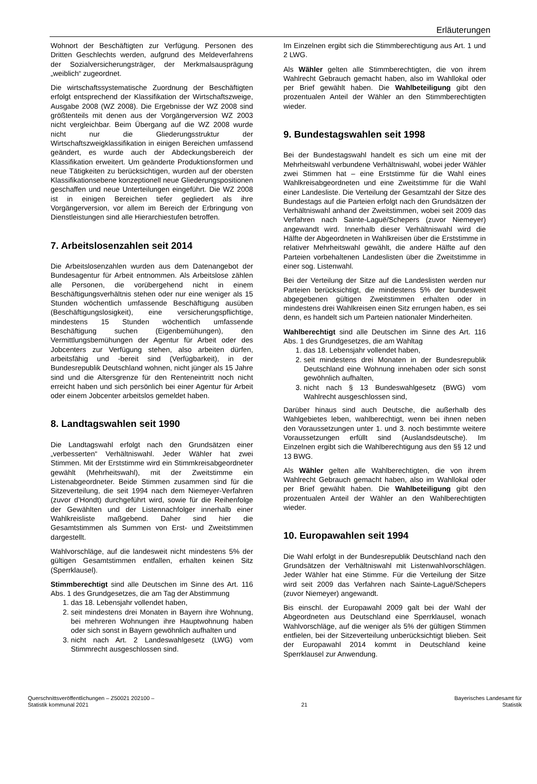Erläuterungen
Wohnort der Beschäftigten zur Verfügung. Personen des Dritten Geschlechts werden, aufgrund des Meldeverfahrens der Sozialversicherungsträger, der Merkmalsausprägung „weiblich“ zugeordnet.
Die wirtschaftssystematische Zuordnung der Beschäftigten erfolgt entsprechend der Klassifikation der Wirtschaftszweige, Ausgabe 2008 (WZ 2008). Die Ergebnisse der WZ 2008 sind größtenteils mit denen aus der Vorgängerversion WZ 2003 nicht vergleichbar. Beim Übergang auf die WZ 2008 wurde nicht nur die Gliederungsstruktur der Wirtschaftszweigklassifikation in einigen Bereichen umfassend geändert, es wurde auch der Abdeckungsbereich der Klassifikation erweitert. Um geänderte Produktionsformen und neue Tätigkeiten zu berücksichtigen, wurden auf der obersten Klassifikationsebene konzeptionell neue Gliederungspositionen geschaffen und neue Unterteilungen eingeführt. Die WZ 2008 ist in einigen Bereichen tiefer gegliedert als ihre Vorgängerversion, vor allem im Bereich der Erbringung von Dienstleistungen sind alle Hierarchiestufen betroffen.
7. Arbeitslosenzahlen seit 2014
Die Arbeitslosenzahlen wurden aus dem Datenangebot der Bundesagentur für Arbeit entnommen. Als Arbeitslose zählen alle Personen, die vorübergehend nicht in einem Beschäftigungsverhältnis stehen oder nur eine weniger als 15 Stunden wöchentlich umfassende Beschäftigung ausüben (Beschäftigungslosigkeit), eine versicherungspflichtige, mindestens 15 Stunden wöchentlich umfassende Beschäftigung suchen (Eigenbemühungen), den Vermittlungsbemühungen der Agentur für Arbeit oder des Jobcenters zur Verfügung stehen, also arbeiten dürfen, arbeitsfähig und -bereit sind (Verfügbarkeit), in der Bundesrepublik Deutschland wohnen, nicht jünger als 15 Jahre sind und die Altersgrenze für den Renteneintritt noch nicht erreicht haben und sich persönlich bei einer Agentur für Arbeit oder einem Jobcenter arbeitslos gemeldet haben.
8. Landtagswahlen seit 1990
Die Landtagswahl erfolgt nach den Grundsätzen einer „verbesserten“ Verhältniswahl. Jeder Wähler hat zwei Stimmen. Mit der Erststimme wird ein Stimmkreisabgeordneter gewählt (Mehrheitswahl), mit der Zweitstimme ein Listenabgeordneter. Beide Stimmen zusammen sind für die Sitzeverteilung, die seit 1994 nach dem Niemeyer-Verfahren (zuvor d’Hondt) durchgeführt wird, sowie für die Reihenfolge der Gewählten und der Listennachfolger innerhalb einer Wahlkreisliste maßgebend. Daher sind hier die Gesamtstimmen als Summen von Erst- und Zweitstimmen dargestellt.
Wahlvorschläge, auf die landesweit nicht mindestens 5% der gültigen Gesamtstimmen entfallen, erhalten keinen Sitz (Sperrklausel).
Stimmberechtigt sind alle Deutschen im Sinne des Art. 116 Abs. 1 des Grundgesetzes, die am Tag der Abstimmung
1. das 18. Lebensjahr vollendet haben,
2. seit mindestens drei Monaten in Bayern ihre Wohnung, bei mehreren Wohnungen ihre Hauptwohnung haben oder sich sonst in Bayern gewöhnlich aufhalten und
3. nicht nach Art. 2 Landeswahlgesetz (LWG) vom Stimmrecht ausgeschlossen sind.
Im Einzelnen ergibt sich die Stimmberechtigung aus Art. 1 und 2 LWG.
Als Wähler gelten alle Stimmberechtigten, die von ihrem Wahlrecht Gebrauch gemacht haben, also im Wahllokal oder per Brief gewählt haben. Die Wahlbeteiligung gibt den prozentualen Anteil der Wähler an den Stimmberechtigten wieder.
9. Bundestagswahlen seit 1998
Bei der Bundestagswahl handelt es sich um eine mit der Mehrheitswahl verbundene Verhältniswahl, wobei jeder Wähler zwei Stimmen hat – eine Erststimme für die Wahl eines Wahlkreisabgeordneten und eine Zweitstimme für die Wahl einer Landesliste. Die Verteilung der Gesamtzahl der Sitze des Bundestags auf die Parteien erfolgt nach den Grundsätzen der Verhältniswahl anhand der Zweitstimmen, wobei seit 2009 das Verfahren nach Sainte-Laguë/Schepers (zuvor Niemeyer) angewandt wird. Innerhalb dieser Verhältniswahl wird die Hälfte der Abgeordneten in Wahlkreisen über die Erststimme in relativer Mehrheitswahl gewählt, die andere Hälfte auf den Parteien vorbehaltenen Landeslisten über die Zweitstimme in einer sog. Listenwahl.
Bei der Verteilung der Sitze auf die Landeslisten werden nur Parteien berücksichtigt, die mindestens 5% der bundesweit abgegebenen gültigen Zweitstimmen erhalten oder in mindestens drei Wahlkreisen einen Sitz errungen haben, es sei denn, es handelt sich um Parteien nationaler Minderheiten.
Wahlberechtigt sind alle Deutschen im Sinne des Art. 116 Abs. 1 des Grundgesetzes, die am Wahltag
1. das 18. Lebensjahr vollendet haben,
2. seit mindestens drei Monaten in der Bundesrepublik Deutschland eine Wohnung innehaben oder sich sonst gewöhnlich aufhalten,
3. nicht nach § 13 Bundeswahlgesetz (BWG) vom Wahlrecht ausgeschlossen sind,
Darüber hinaus sind auch Deutsche, die außerhalb des Wahlgebietes leben, wahlberechtigt, wenn bei ihnen neben den Voraussetzungen unter 1. und 3. noch bestimmte weitere Voraussetzungen erfüllt sind (Auslandsdeutsche). Im Einzelnen ergibt sich die Wahlberechtigung aus den §§ 12 und 13 BWG.
Als Wähler gelten alle Wahlberechtigten, die von ihrem Wahlrecht Gebrauch gemacht haben, also im Wahllokal oder per Brief gewählt haben. Die Wahlbeteiligung gibt den prozentualen Anteil der Wähler an den Wahlberechtigten wieder.
10. Europawahlen seit 1994
Die Wahl erfolgt in der Bundesrepublik Deutschland nach den Grundsätzen der Verhältniswahl mit Listenwahlvorschlägen. Jeder Wähler hat eine Stimme. Für die Verteilung der Sitze wird seit 2009 das Verfahren nach Sainte-Laguë/Schepers (zuvor Niemeyer) angewandt.
Bis einschl. der Europawahl 2009 galt bei der Wahl der Abgeordneten aus Deutschland eine Sperrklausel, wonach Wahlvorschläge, auf die weniger als 5% der gültigen Stimmen entfielen, bei der Sitzeverteilung unberücksichtigt blieben. Seit der Europawahl 2014 kommt in Deutschland keine Sperrklausel zur Anwendung.
Querschnittsveröffentlichungen – Z50021 202100 –
Statistik kommunal 2021
21 Bayerisches Landesamt für
Statistik